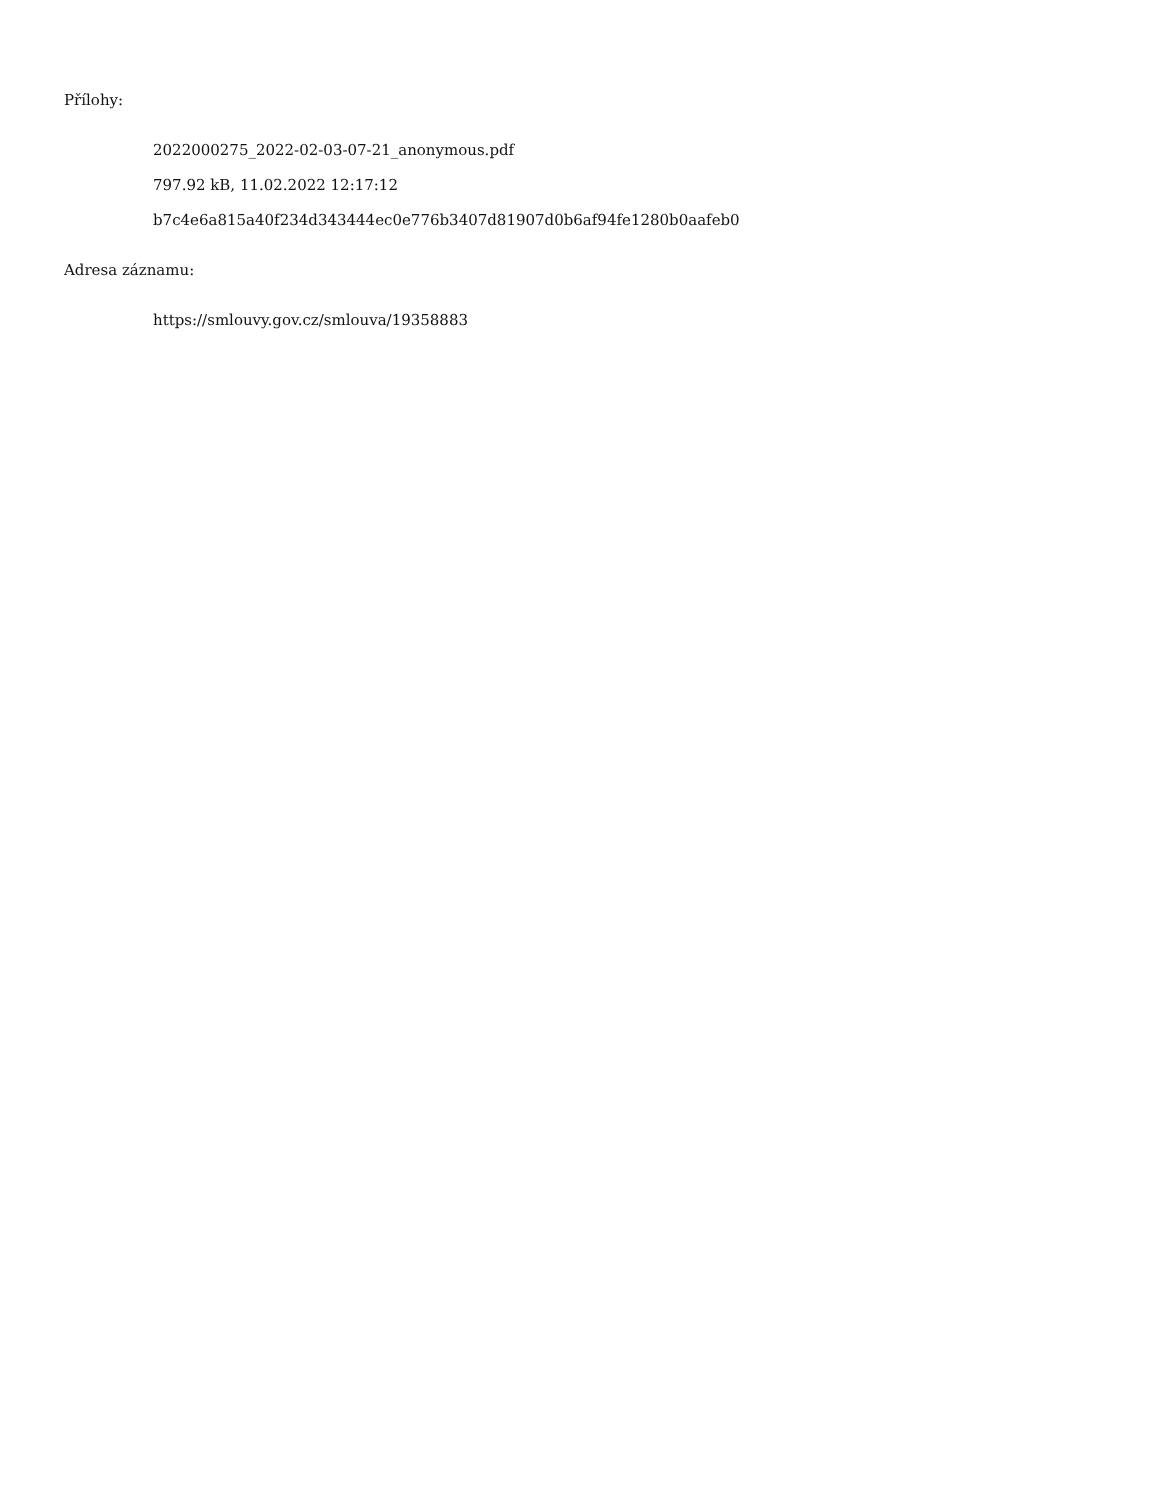Přílohy:
2022000275_2022-02-03-07-21_anonymous.pdf
797.92 kB, 11.02.2022 12:17:12
b7c4e6a815a40f234d343444ec0e776b3407d81907d0b6af94fe1280b0aafeb0
Adresa záznamu:
https://smlouvy.gov.cz/smlouva/19358883